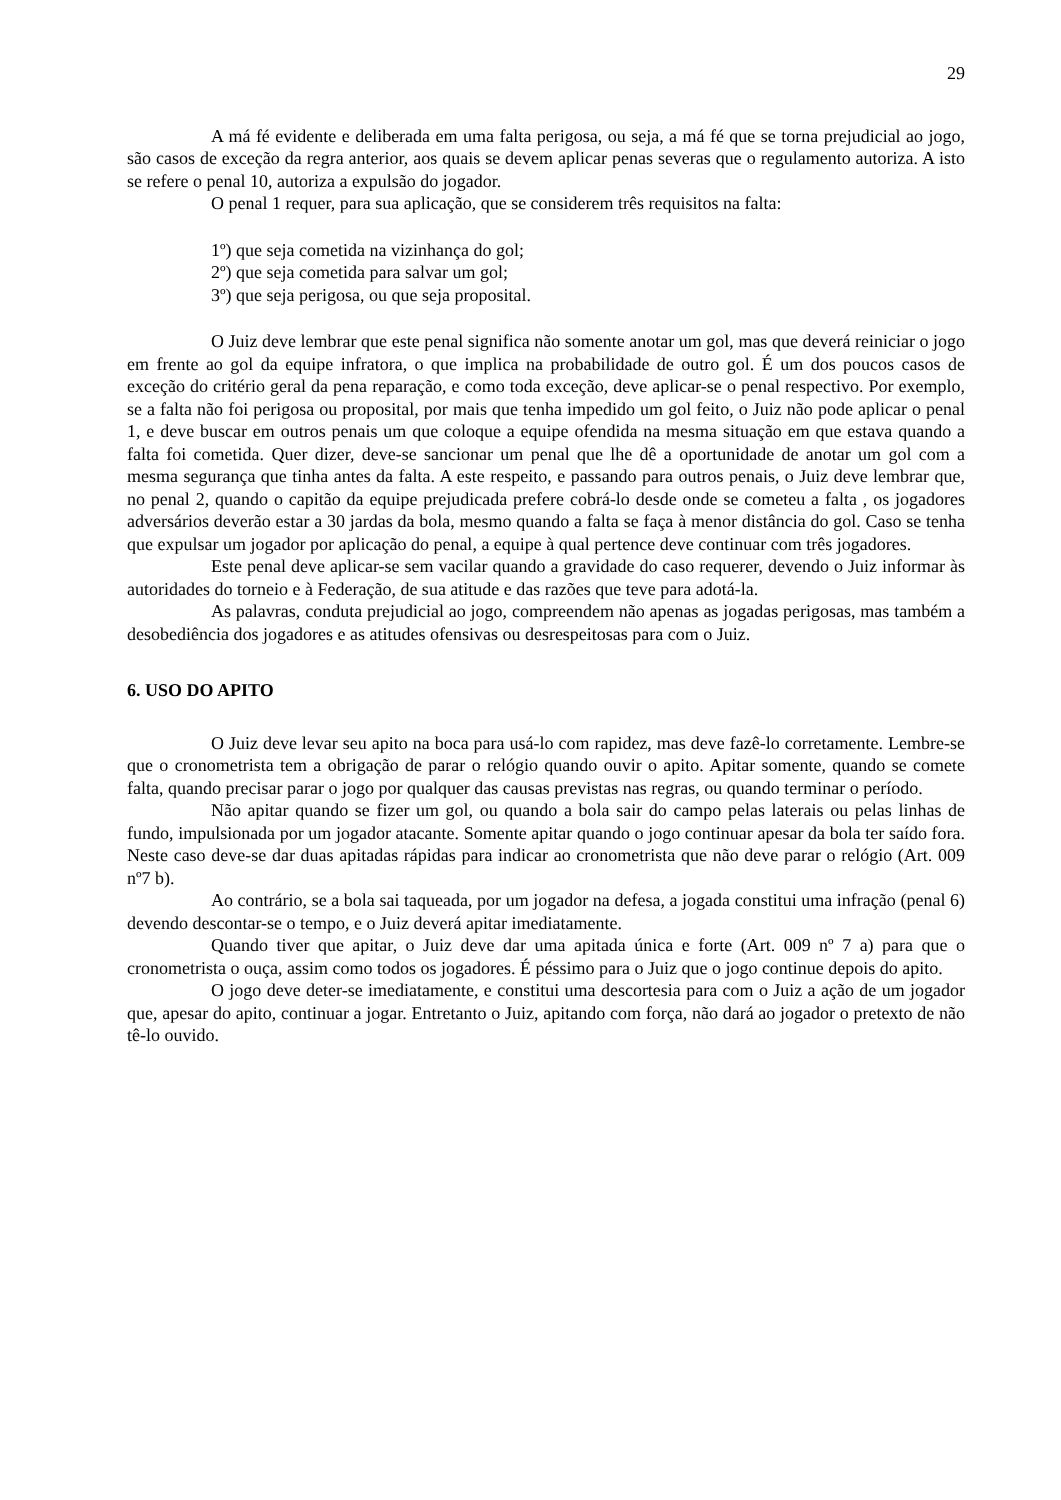29
A má fé evidente e deliberada em uma falta perigosa, ou seja, a má fé que se torna prejudicial ao jogo, são casos de exceção da regra anterior, aos quais se devem aplicar penas severas que o regulamento autoriza. A isto se refere o penal 10, autoriza a expulsão do jogador.
O penal 1 requer, para sua aplicação, que se considerem três requisitos na falta:
1º) que seja cometida na vizinhança do gol;
2º) que seja cometida para salvar um gol;
3º) que seja perigosa, ou que seja proposital.
O Juiz deve lembrar que este penal significa não somente anotar um gol, mas que deverá reiniciar o jogo em frente ao gol da equipe infratora, o que implica na probabilidade de outro gol. É um dos poucos casos de exceção do critério geral da pena reparação, e como toda exceção, deve aplicar-se o penal respectivo. Por exemplo, se a falta não foi perigosa ou proposital, por mais que tenha impedido um gol feito, o Juiz não pode aplicar o penal 1, e deve buscar em outros penais um que coloque a equipe ofendida na mesma situação em que estava quando a falta foi cometida. Quer dizer, deve-se sancionar um penal que lhe dê a oportunidade de anotar um gol com a mesma segurança que tinha antes da falta. A este respeito, e passando para outros penais, o Juiz deve lembrar que, no penal 2, quando o capitão da equipe prejudicada prefere cobrá-lo desde onde se cometeu a falta , os jogadores adversários deverão estar a 30 jardas da bola, mesmo quando a falta se faça à menor distância do gol. Caso se tenha que expulsar um jogador por aplicação do penal, a equipe à qual pertence deve continuar com três jogadores.
Este penal deve aplicar-se sem vacilar quando a gravidade do caso requerer, devendo o Juiz informar às autoridades do torneio e à Federação, de sua atitude e das razões que teve para adotá-la.
As palavras, conduta prejudicial ao jogo, compreendem não apenas as jogadas perigosas, mas também a desobediência dos jogadores e as atitudes ofensivas ou desrespeitosas para com o Juiz.
6. USO DO APITO
O Juiz deve levar seu apito na boca para usá-lo com rapidez, mas deve fazê-lo corretamente. Lembre-se que o cronometrista tem a obrigação de parar o relógio quando ouvir o apito. Apitar somente, quando se comete falta, quando precisar parar o jogo por qualquer das causas previstas nas regras, ou quando terminar o período.
Não apitar quando se fizer um gol, ou quando a bola sair do campo pelas laterais ou pelas linhas de fundo, impulsionada por um jogador atacante. Somente apitar quando o jogo continuar apesar da bola ter saído fora. Neste caso deve-se dar duas apitadas rápidas para indicar ao cronometrista que não deve parar o relógio (Art. 009 nº7 b).
Ao contrário, se a bola sai taqueada, por um jogador na defesa, a jogada constitui uma infração (penal 6) devendo descontar-se o tempo, e o Juiz deverá apitar imediatamente.
Quando tiver que apitar, o Juiz deve dar uma apitada única e forte (Art. 009 nº 7 a) para que o cronometrista o ouça, assim como todos os jogadores. É péssimo para o Juiz que o jogo continue depois do apito.
O jogo deve deter-se imediatamente, e constitui uma descortesia para com o Juiz a ação de um jogador que, apesar do apito, continuar a jogar. Entretanto o Juiz, apitando com força, não dará ao jogador o pretexto de não tê-lo ouvido.